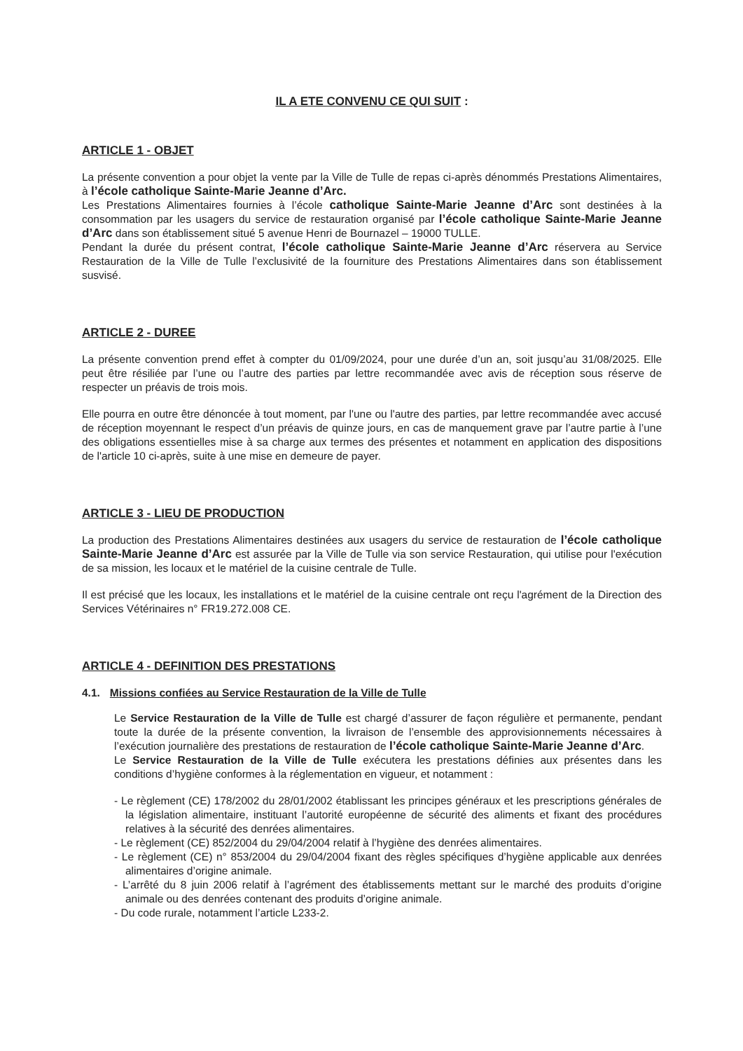IL A ETE CONVENU CE QUI SUIT :
ARTICLE 1 - OBJET
La présente convention a pour objet la vente par la Ville de Tulle de repas ci-après dénommés Prestations Alimentaires, à l’école catholique Sainte-Marie Jeanne d’Arc.
Les Prestations Alimentaires fournies à l’école catholique Sainte-Marie Jeanne d’Arc sont destinées à la consommation par les usagers du service de restauration organisé par l’école catholique Sainte-Marie Jeanne d’Arc dans son établissement situé 5 avenue Henri de Bournazel – 19000 TULLE.
Pendant la durée du présent contrat, l’école catholique Sainte-Marie Jeanne d’Arc réservera au Service Restauration de la Ville de Tulle l’exclusivité de la fourniture des Prestations Alimentaires dans son établissement susvisé.
ARTICLE 2 - DUREE
La présente convention prend effet à compter du 01/09/2024, pour une durée d’un an, soit jusqu’au 31/08/2025. Elle peut être résiliée par l’une ou l’autre des parties par lettre recommandée avec avis de réception sous réserve de respecter un préavis de trois mois.
Elle pourra en outre être dénoncée à tout moment, par l'une ou l'autre des parties, par lettre recommandée avec accusé de réception moyennant le respect d’un préavis de quinze jours, en cas de manquement grave par l’autre partie à l’une des obligations essentielles mise à sa charge aux termes des présentes et notamment en application des dispositions de l'article 10 ci-après, suite à une mise en demeure de payer.
ARTICLE 3 - LIEU DE PRODUCTION
La production des Prestations Alimentaires destinées aux usagers du service de restauration de l’école catholique Sainte-Marie Jeanne d’Arc est assurée par la Ville de Tulle via son service Restauration, qui utilise pour l'exécution de sa mission, les locaux et le matériel de la cuisine centrale de Tulle.
Il est précisé que les locaux, les installations et le matériel de la cuisine centrale ont reçu l'agrément de la Direction des Services Vétérinaires n° FR19.272.008 CE.
ARTICLE 4 - DEFINITION DES PRESTATIONS
4.1. Missions confiées au Service Restauration de la Ville de Tulle
Le Service Restauration de la Ville de Tulle est chargé d’assurer de façon régulière et permanente, pendant toute la durée de la présente convention, la livraison de l’ensemble des approvisionnements nécessaires à l’exécution journalière des prestations de restauration de l’école catholique Sainte-Marie Jeanne d’Arc.
Le Service Restauration de la Ville de Tulle exécutera les prestations définies aux présentes dans les conditions d’hygiène conformes à la réglementation en vigueur, et notamment :
- Le règlement (CE) 178/2002 du 28/01/2002 établissant les principes généraux et les prescriptions générales de la législation alimentaire, instituant l’autorité européenne de sécurité des aliments et fixant des procédures relatives à la sécurité des denrées alimentaires.
- Le règlement (CE) 852/2004 du 29/04/2004 relatif à l’hygiène des denrées alimentaires.
- Le règlement (CE) n° 853/2004 du 29/04/2004 fixant des règles spécifiques d’hygiène applicable aux denrées alimentaires d’origine animale.
- L’arrêté du 8 juin 2006 relatif à l’agrément des établissements mettant sur le marché des produits d’origine animale ou des denrées contenant des produits d’origine animale.
- Du code rurale, notamment l’article L233-2.